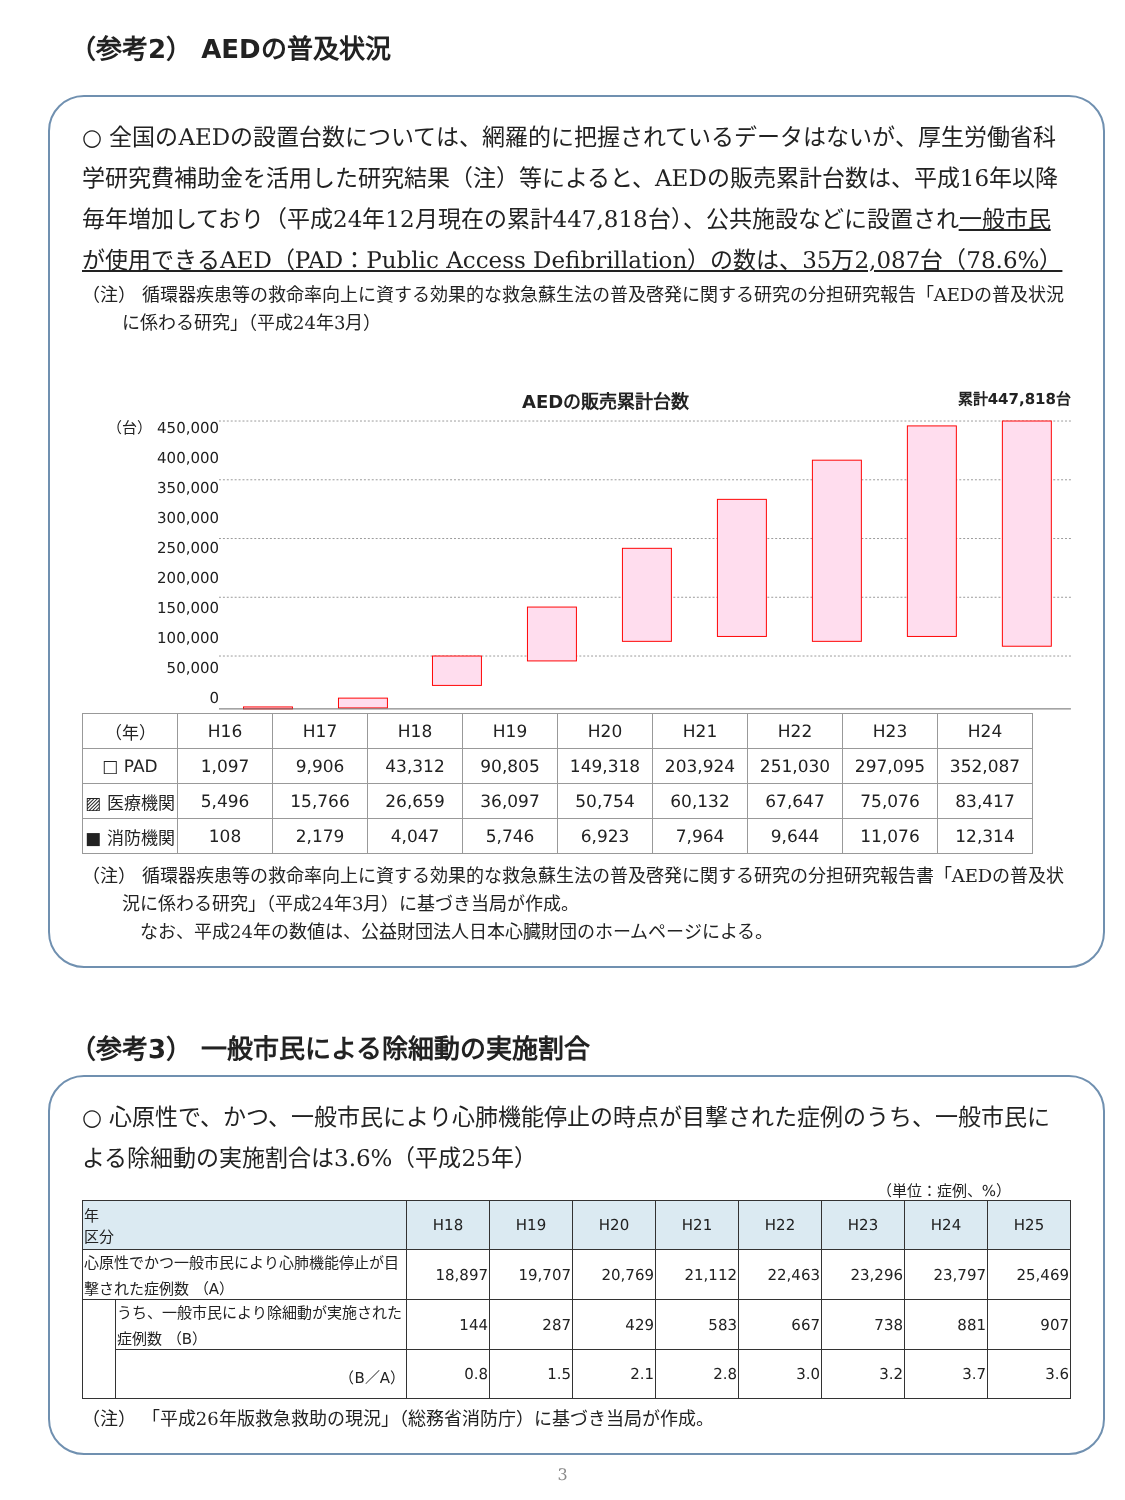（参考2） AEDの普及状況
○ 全国のAEDの設置台数については、網羅的に把握されているデータはないが、厚生労働省科学研究費補助金を活用した研究結果（注）等によると、AEDの販売累計台数は、平成16年以降毎年増加しており（平成24年12月現在の累計447,818台）、公共施設などに設置され一般市民が使用できるAED（PAD：Public Access Defibrillation）の数は、35万2,087台（78.6%）
（注） 循環器疾患等の救命率向上に資する効果的な救急蘇生法の普及啓発に関する研究の分担研究報告「AEDの普及状況に係わる研究」（平成24年3月）
AEDの販売累計台数 累計447,818台
（台） 450,000
400,000
350,000
300,000
250,000
200,000
150,000
100,000
50,000
0
| （年） | H16 | H17 | H18 | H19 | H20 | H21 | H22 | H23 | H24 |
| □ PAD | 1,097 | 9,906 | 43,312 | 90,805 | 149,318 | 203,924 | 251,030 | 297,095 | 352,087 |
| ▨ 医療機関 | 5,496 | 15,766 | 26,659 | 36,097 | 50,754 | 60,132 | 67,647 | 75,076 | 83,417 |
| ■ 消防機関 | 108 | 2,179 | 4,047 | 5,746 | 6,923 | 7,964 | 9,644 | 11,076 | 12,314 |
（注） 循環器疾患等の救命率向上に資する効果的な救急蘇生法の普及啓発に関する研究の分担研究報告書「AEDの普及状況に係わる研究」（平成24年3月）に基づき当局が作成。
　なお、平成24年の数値は、公益財団法人日本心臓財団のホームページによる。
（参考3） 一般市民による除細動の実施割合
○ 心原性で、かつ、一般市民により心肺機能停止の時点が目撃された症例のうち、一般市民による除細動の実施割合は3.6%（平成25年）
（単位：症例、%）
| 年 区分 | | H18 | H19 | H20 | H21 | H22 | H23 | H24 | H25 |
| --- | --- | --- | --- | --- | --- | --- | --- | --- | --- |
| 心原性でかつ一般市民により心肺機能停止が目撃された症例数 （A） | | 18,897 | 19,707 | 20,769 | 21,112 | 22,463 | 23,296 | 23,797 | 25,469 |
| | うち、一般市民により除細動が実施された症例数 （B） | 144 | 287 | 429 | 583 | 667 | 738 | 881 | 907 |
| | （B／A） | 0.8 | 1.5 | 2.1 | 2.8 | 3.0 | 3.2 | 3.7 | 3.6 |
（注） 「平成26年版救急救助の現況」（総務省消防庁）に基づき当局が作成。
3